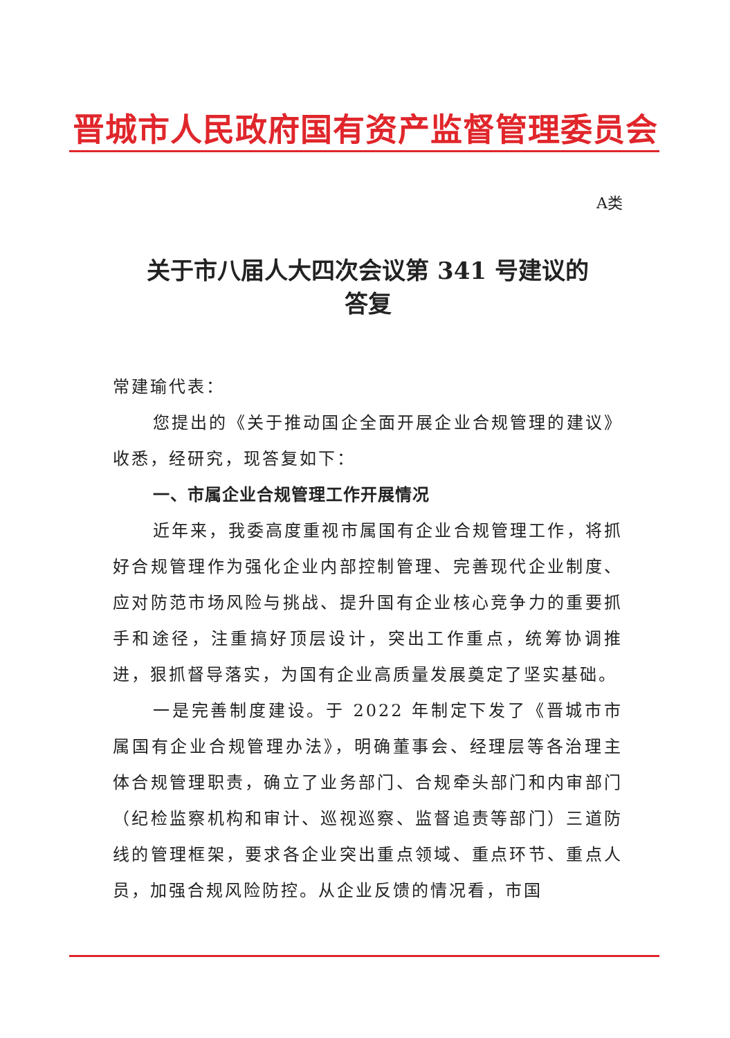晋城市人民政府国有资产监督管理委员会
A类
关于市八届人大四次会议第 341 号建议的
答复
常建瑜代表：
您提出的《关于推动国企全面开展企业合规管理的建议》收悉，经研究，现答复如下：
一、市属企业合规管理工作开展情况
近年来，我委高度重视市属国有企业合规管理工作，将抓好合规管理作为强化企业内部控制管理、完善现代企业制度、应对防范市场风险与挑战、提升国有企业核心竞争力的重要抓手和途径，注重搞好顶层设计，突出工作重点，统筹协调推进，狠抓督导落实，为国有企业高质量发展奠定了坚实基础。
一是完善制度建设。于 2022 年制定下发了《晋城市市属国有企业合规管理办法》，明确董事会、经理层等各治理主体合规管理职责，确立了业务部门、合规牵头部门和内审部门（纪检监察机构和审计、巡视巡察、监督追责等部门）三道防线的管理框架，要求各企业突出重点领域、重点环节、重点人员，加强合规风险防控。从企业反馈的情况看，市国